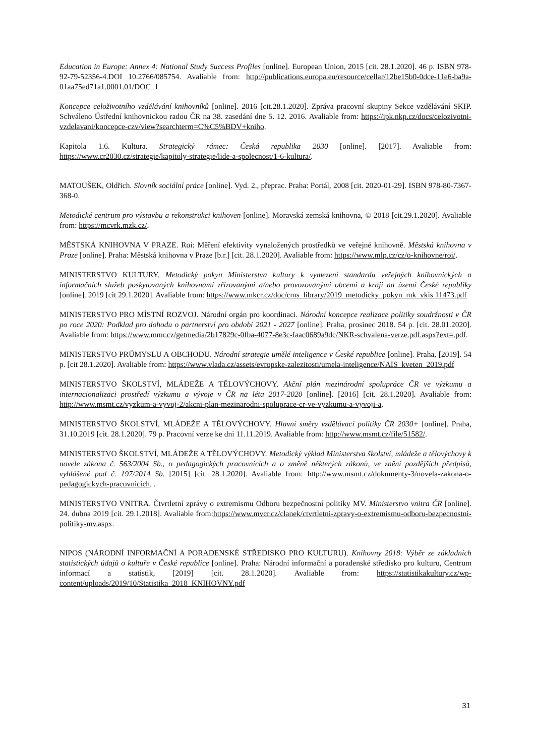Education in Europe: Annex 4: National Study Success Profiles [online]. European Union, 2015 [cit. 28.1.2020]. 46 p. ISBN 978-92-79-52356-4.DOI 10.2766/085754. Avaliable from: http://publications.europa.eu/resource/cellar/12be15b0-0dce-11e6-ba9a-01aa75ed71a1.0001.01/DOC_1
Koncepce celoživotního vzdělávání knihovníků [online]. 2016 [cit.28.1.2020]. Zpráva pracovní skupiny Sekce vzdělávání SKIP. Schváleno Ústřední knihovnickou radou ČR na 38. zasedání dne 5. 12. 2016. Avaliable from: https://ipk.nkp.cz/docs/celozivotni-vzdelavani/koncepce-czv/view?searchterm=C%C5%BDV+kniho.
Kapitola 1.6. Kultura. Strategický rámec: Česká republika 2030 [online]. [2017]. Avaliable from: https://www.cr2030.cz/strategie/kapitoly-strategie/lide-a-spolecnost/1-6-kultura/.
MATOUŠEK, Oldřich. Slovník sociální práce [online]. Vyd. 2., přeprac. Praha: Portál, 2008 [cit. 2020-01-29]. ISBN 978-80-7367-368-0.
Metodické centrum pro výstavbu a rekonstrukci knihoven [online]. Moravská zemská knihovna, © 2018 [cit.29.1.2020]. Avaliable from: https://mcvrk.mzk.cz/.
MĚSTSKÁ KNIHOVNA V PRAZE. Roi: Měření efektivity vynaložených prostředků ve veřejné knihovně. Městská knihovna v Praze [online]. Praha: Městská knihovna v Praze [b.r.] [cit. 28.1.2020]. Avaliable from: https://www.mlp.cz/cz/o-knihovne/roi/.
MINISTERSTVO KULTURY. Metodický pokyn Ministerstva kultury k vymezení standardu veřejných knihovnických a informačních služeb poskytovaných knihovnami zřizovanými a/nebo provozovanými obcemi a kraji na území České republiky [online]. 2019 [cit 29.1.2020]. Avaliable from: https://www.mkcr.cz/doc/cms_library/2019_metodicky_pokyn_mk_vkis 11473.pdf
MINISTERSTVO PRO MÍSTNÍ ROZVOJ. Národní orgán pro koordinaci. Národní koncepce realizace politiky soudržnosti v ČR po roce 2020: Podklad pro dohodu o partnerství pro období 2021 - 2027 [online]. Praha, prosinec 2018. 54 p. [cit. 28.01.2020]. Avaliable from: https://www.mmr.cz/getmedia/2b17829c-0fba-4077-8e3c-faac0689a9dc/NKR-schvalena-verze.pdf.aspx?ext=.pdf.
MINISTERSTVO PRŮMYSLU A OBCHODU. Národní strategie umělé inteligence v České republice [online]. Praha, [2019]. 54 p. [cit 28.1.2020]. Avaliable from: https://www.vlada.cz/assets/evropske-zalezitosti/umela-inteligence/NAIS_kveten_2019.pdf
MINISTERSTVO ŠKOLSTVÍ, MLÁDEŽE A TĚLOVÝCHOVY. Akční plán mezinárodní spolupráce ČR ve výzkumu a internacionalizaci prostředí výzkumu a vývoje v ČR na léta 2017-2020 [online]. [2016] [cit. 28.1.2020]. Avaliable from: http://www.msmt.cz/vyzkum-a-vyvoj-2/akcni-plan-mezinarodni-spoluprace-cr-ve-vyzkumu-a-vyvoji-a.
MINISTERSTVO ŠKOLSTVÍ, MLÁDEŽE A TĚLOVÝCHOVY. Hlavní směry vzdělávací politiky ČR 2030+ [online]. Praha, 31.10.2019 [cit. 28.1.2020]. 79 p. Pracovní verze ke dni 11.11.2019. Avaliable from: http://www.msmt.cz/file/51582/.
MINISTERSTVO ŠKOLSTVÍ, MLÁDEŽE A TĚLOVÝCHOVY. Metodický výklad Ministerstva školství, mládeže a tělovýchovy k novele zákona č. 563/2004 Sb., o pedagogických pracovnících a o změně některých zákonů, ve znění pozdějších předpisů, vyhlášené pod č. 197/2014 Sb. [2015] [cit. 28.1.2020]. Avaliable from: http://www.msmt.cz/dokumenty-3/novela-zakona-o-pedagogickych-pracovnicich. .
MINISTERSTVO VNITRA. Čtvrtletní zprávy o extremismu Odboru bezpečnostní politiky MV. Ministerstvo vnitra ČR [online]. 24. dubna 2019 [cit. 29.1.2018]. Avaliable from:https://www.mvcr.cz/clanek/ctvrtletni-zpravy-o-extremismu-odboru-bezpecnostni-politiky-mv.aspx.
NIPOS (NÁRODNÍ INFORMAČNÍ A PORADENSKÉ STŘEDISKO PRO KULTURU). Knihovny 2018: Výběr ze základních statistických údajů o kultuře v České republice [online]. Praha: Národní informační a poradenské středisko pro kulturu, Centrum informací a statistik, [2019] [cit. 28.1.2020]. Avaliable from: https://statistikakultury.cz/wp-content/uploads/2019/10/Statistika_2018_KNIHOVNY.pdf
31